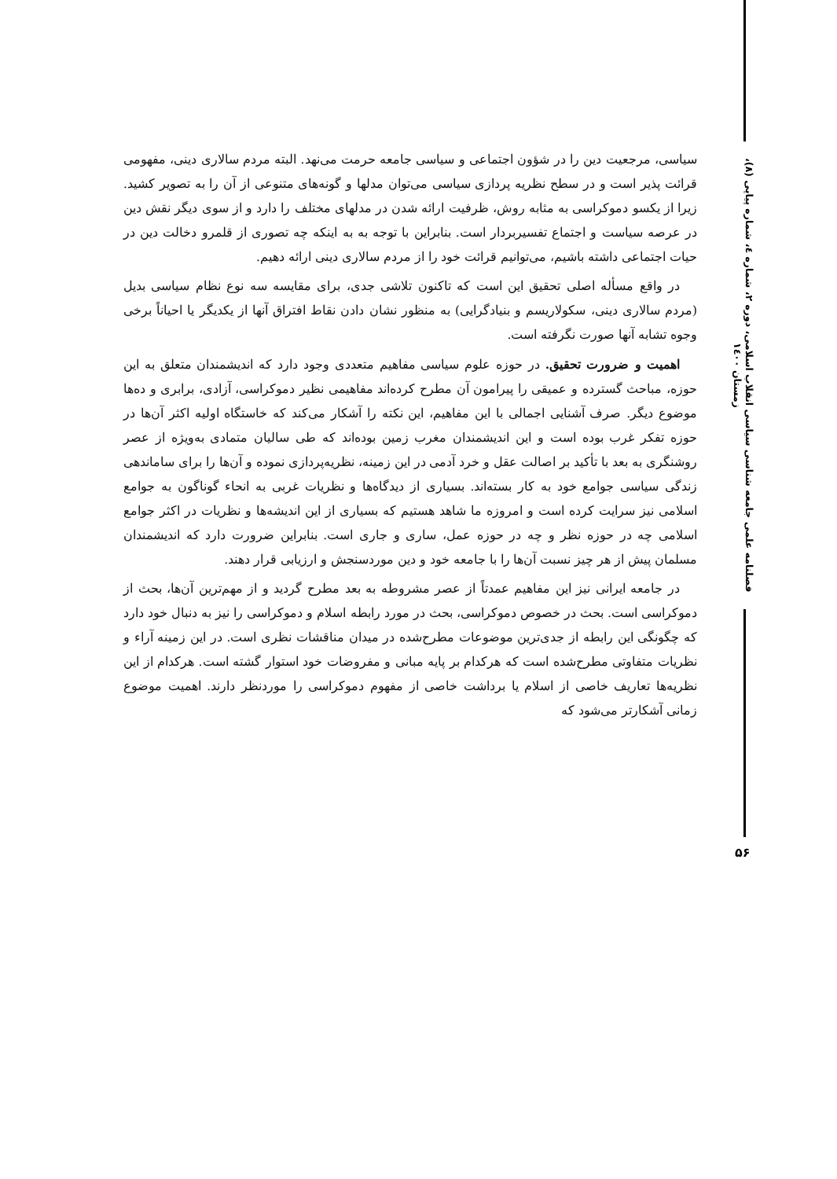سیاسی، مرجعیت دین را در شؤون اجتماعی و سیاسی جامعه حرمت می‌نهد. البته مردم سالاری دینی، مفهومی قرائت پذیر است و در سطح نظریه پردازی سیاسی می‌توان مدلها و گونه‌های متنوعی از آن را به تصویر کشید. زیرا از یکسو دموکراسی به مثابه روش، ظرفیت ارائه شدن در مدلهای مختلف را دارد و از سوی دیگر نقش دین در عرصه سیاست و اجتماع تفسیربردار است. بنابراین با توجه به به اینکه چه تصوری از قلمرو دخالت دین در حیات اجتماعی داشته باشیم، می‌توانیم قرائت خود را از مردم سالاری دینی ارائه دهیم.
در واقع مسأله اصلی تحقیق این است که تاکنون تلاشی جدی، برای مقایسه سه نوع نظام سیاسی بدیل (مردم سالاری دینی، سکولاریسم و بنیادگرایی) به منظور نشان دادن نقاط افتراق آنها از یکدیگر یا احیاناً برخی وجوه تشابه آنها صورت نگرفته است.
اهمیت و ضرورت تحقیق. در حوزه علوم سیاسی مفاهیم متعددی وجود دارد که اندیشمندان متعلق به این حوزه، مباحث گسترده و عمیقی را پیرامون آن مطرح کرده‌اند مفاهیمی نظیر دموکراسی، آزادی، برابری و ده‌ها موضوع دیگر. صرف آشنایی اجمالی با این مفاهیم، این نکته را آشکار می‌کند که خاستگاه اولیه اکثر آن‌ها در حوزه تفکر غرب بوده است و این اندیشمندان مغرب زمین بوده‌اند که طی سالیان متمادی به‌ویژه از عصر روشنگری به بعد با تأکید بر اصالت عقل و خرد آدمی در این زمینه، نظریه‌پردازی نموده و آن‌ها را برای ساماندهی زندگی سیاسی جوامع خود به کار بسته‌اند. بسیاری از دیدگاه‌ها و نظریات غربی به انحاء گوناگون به جوامع اسلامی نیز سرایت کرده است و امروزه ما شاهد هستیم که بسیاری از این اندیشه‌ها و نظریات در اکثر جوامع اسلامی چه در حوزه نظر و چه در حوزه عمل، ساری و جاری است. بنابراین ضرورت دارد که اندیشمندان مسلمان پیش از هر چیز نسبت آن‌ها را با جامعه خود و دین موردسنجش و ارزیابی قرار دهند.
در جامعه ایرانی نیز این مفاهیم عمدتاً از عصر مشروطه به بعد مطرح گردید و از مهم‌ترین آن‌ها، بحث از دموکراسی است. بحث در خصوص دموکراسی، بحث در مورد رابطه اسلام و دموکراسی را نیز به دنبال خود دارد که چگونگی این رابطه از جدی‌ترین موضوعات مطرح‌شده در میدان مناقشات نظری است. در این زمینه آراء و نظریات متفاوتی مطرح‌شده است که هرکدام بر پایه مبانی و مفروضات خود استوار گشته است. هرکدام از این نظریه‌ها تعاریف خاصی از اسلام یا برداشت خاصی از مفهوم دموکراسی را موردنظر دارند. اهمیت موضوع زمانی آشکارتر می‌شود که
فصلنامه علمی جامعه شناسی سیاسی انقلاب اسلامی، دوره ۲، شماره ٤، شماره پیاپی (۸)، زمستان ۱٤۰۰
۵۶